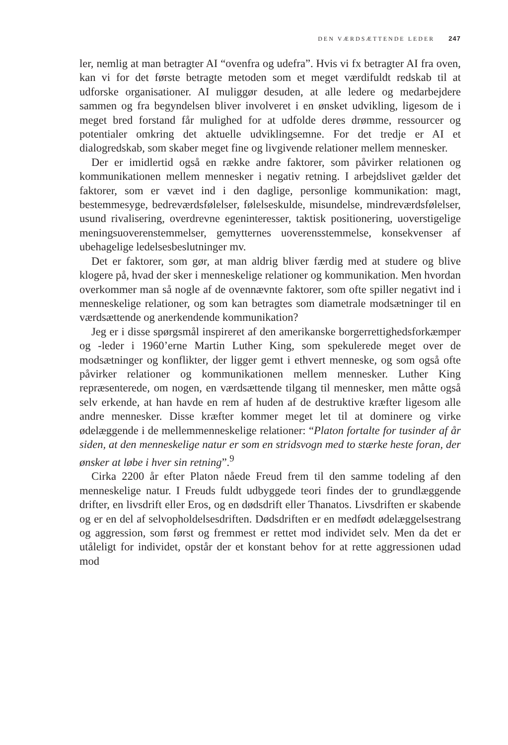DEN VÆRDSÆTTENDE LEDER 247
ler, nemlig at man betragter AI “ovenfra og udefra”. Hvis vi fx betragter AI fra oven, kan vi for det første betragte metoden som et meget værdifuldt redskab til at udforske organisationer. AI muliggør desuden, at alle ledere og medarbejdere sammen og fra begyndelsen bliver involveret i en ønsket udvikling, ligesom de i meget bred forstand får mulighed for at udfolde deres drømme, ressourcer og potentialer omkring det aktuelle udviklingsemne. For det tredje er AI et dialogredskab, som skaber meget fine og livgivende relationer mellem mennesker.
Der er imidlertid også en række andre faktorer, som påvirker relationen og kommunikationen mellem mennesker i negativ retning. I arbejdslivet gælder det faktorer, som er vævet ind i den daglige, personlige kommunikation: magt, bestemmesyge, bedreværdsfølelser, følelseskulde, misundelse, mindreværdsfølelser, usund rivalisering, overdrevne egeninteresser, taktisk positionering, uoverstigelige meningsuoverenstemmelser, gemytternes uoverensstemmelse, konsekvenser af ubehagelige ledelsesbeslutninger mv.
Det er faktorer, som gør, at man aldrig bliver færdig med at studere og blive klogere på, hvad der sker i menneskelige relationer og kommunikation. Men hvordan overkommer man så nogle af de ovennævnte faktorer, som ofte spiller negativt ind i menneskelige relationer, og som kan betragtes som diametrale modsætninger til en værdsættende og anerkendende kommunikation?
Jeg er i disse spørgsmål inspireret af den amerikanske borgerrettighedsforkæmper og -leder i 1960’erne Martin Luther King, som spekulerede meget over de modsætninger og konflikter, der ligger gemt i ethvert menneske, og som også ofte påvirker relationer og kommunikationen mellem mennesker. Luther King repræsenterede, om nogen, en værdsættende tilgang til mennesker, men måtte også selv erkende, at han havde en rem af huden af de destruktive kræfter ligesom alle andre mennesker. Disse kræfter kommer meget let til at dominere og virke ødelæggende i de mellemmenneskelige relationer: “Platon fortalte for tusinder af år siden, at den menneskelige natur er som en stridsvogn med to stærke heste foran, der ønsker at løbe i hver sin retning”.<sup>9</sup>
Cirka 2200 år efter Platon nåede Freud frem til den samme todeling af den menneskelige natur. I Freuds fuldt udbyggede teori findes der to grundlæggende drifter, en livsdrift eller Eros, og en dødsdrift eller Thanatos. Livsdriften er skabende og er en del af selvopholdelsesdriften. Dødsdriften er en medfødt ødelæggelsestrang og aggression, som først og fremmest er rettet mod individet selv. Men da det er utåleligt for individet, opstår der et konstant behov for at rette aggressionen udad mod